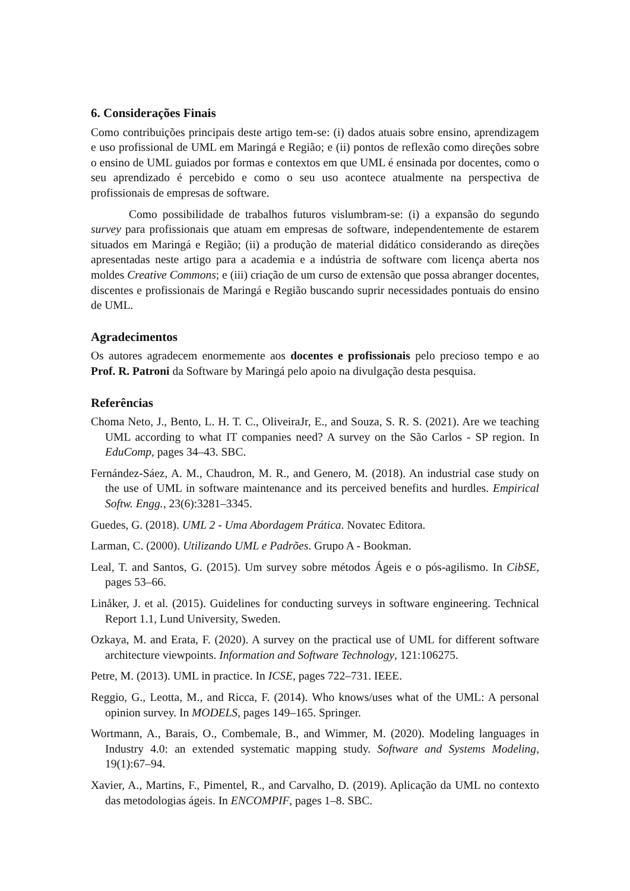6. Considerações Finais
Como contribuições principais deste artigo tem-se: (i) dados atuais sobre ensino, aprendizagem e uso profissional de UML em Maringá e Região; e (ii) pontos de reflexão como direções sobre o ensino de UML guiados por formas e contextos em que UML é ensinada por docentes, como o seu aprendizado é percebido e como o seu uso acontece atualmente na perspectiva de profissionais de empresas de software.
Como possibilidade de trabalhos futuros vislumbram-se: (i) a expansão do segundo survey para profissionais que atuam em empresas de software, independentemente de estarem situados em Maringá e Região; (ii) a produção de material didático considerando as direções apresentadas neste artigo para a academia e a indústria de software com licença aberta nos moldes Creative Commons; e (iii) criação de um curso de extensão que possa abranger docentes, discentes e profissionais de Maringá e Região buscando suprir necessidades pontuais do ensino de UML.
Agradecimentos
Os autores agradecem enormemente aos docentes e profissionais pelo precioso tempo e ao Prof. R. Patroni da Software by Maringá pelo apoio na divulgação desta pesquisa.
Referências
Choma Neto, J., Bento, L. H. T. C., OliveiraJr, E., and Souza, S. R. S. (2021). Are we teaching UML according to what IT companies need? A survey on the São Carlos - SP region. In EduComp, pages 34–43. SBC.
Fernández-Sáez, A. M., Chaudron, M. R., and Genero, M. (2018). An industrial case study on the use of UML in software maintenance and its perceived benefits and hurdles. Empirical Softw. Engg., 23(6):3281–3345.
Guedes, G. (2018). UML 2 - Uma Abordagem Prática. Novatec Editora.
Larman, C. (2000). Utilizando UML e Padrões. Grupo A - Bookman.
Leal, T. and Santos, G. (2015). Um survey sobre métodos Ágeis e o pós-agilismo. In CibSE, pages 53–66.
Linåker, J. et al. (2015). Guidelines for conducting surveys in software engineering. Technical Report 1.1, Lund University, Sweden.
Ozkaya, M. and Erata, F. (2020). A survey on the practical use of UML for different software architecture viewpoints. Information and Software Technology, 121:106275.
Petre, M. (2013). UML in practice. In ICSE, pages 722–731. IEEE.
Reggio, G., Leotta, M., and Ricca, F. (2014). Who knows/uses what of the UML: A personal opinion survey. In MODELS, pages 149–165. Springer.
Wortmann, A., Barais, O., Combemale, B., and Wimmer, M. (2020). Modeling languages in Industry 4.0: an extended systematic mapping study. Software and Systems Modeling, 19(1):67–94.
Xavier, A., Martins, F., Pimentel, R., and Carvalho, D. (2019). Aplicação da UML no contexto das metodologias ágeis. In ENCOMPIF, pages 1–8. SBC.